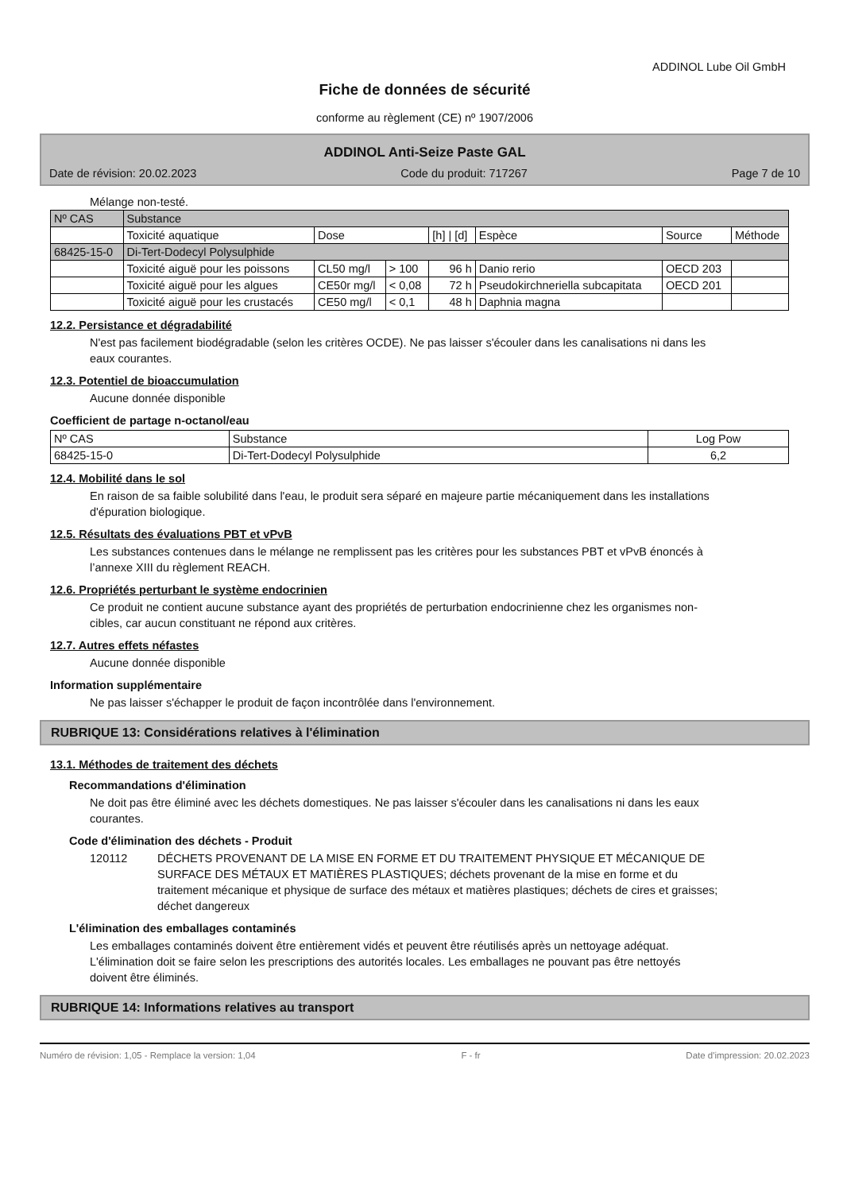ADDINOL Lube Oil GmbH
Fiche de données de sécurité
conforme au règlement (CE) nº 1907/2006
ADDINOL Anti-Seize Paste GAL
Date de révision: 20.02.2023 Code du produit: 717267 Page 7 de 10
Mélange non-testé.
| Nº CAS | Substance | | | | | | |
| | Toxicité aquatique | Dose | | [h] / [d] | Espèce | Source | Méthode |
| 68425-15-0 | Di-Tert-Dodecyl Polysulphide | | | | | | |
| | Toxicité aiguë pour les poissons | CL50 mg/l | > 100 | 96 h | Danio rerio | OECD 203 | |
| | Toxicité aiguë pour les algues | CE50r mg/l | < 0,08 | 72 h | Pseudokirchneriella subcapitata | OECD 201 | |
| | Toxicité aiguë pour les crustacés | CE50 mg/l | < 0,1 | 48 h | Daphnia magna | | |
12.2. Persistance et dégradabilité
N'est pas facilement biodégradable (selon les critères OCDE). Ne pas laisser s'écouler dans les canalisations ni dans les eaux courantes.
12.3. Potentiel de bioaccumulation
Aucune donnée disponible
Coefficient de partage n-octanol/eau
| Nº CAS | Substance | Log Pow |
| --- | --- | --- |
| 68425-15-0 | Di-Tert-Dodecyl Polysulphide | 6,2 |
12.4. Mobilité dans le sol
En raison de sa faible solubilité dans l'eau, le produit sera séparé en majeure partie mécaniquement dans les installations d'épuration biologique.
12.5. Résultats des évaluations PBT et vPvB
Les substances contenues dans le mélange ne remplissent pas les critères pour les substances PBT et vPvB énoncés à l’annexe XIII du règlement REACH.
12.6. Propriétés perturbant le système endocrinien
Ce produit ne contient aucune substance ayant des propriétés de perturbation endocrinienne chez les organismes non-cibles, car aucun constituant ne répond aux critères.
12.7. Autres effets néfastes
Aucune donnée disponible
Information supplémentaire
Ne pas laisser s'échapper le produit de façon incontrôlée dans l'environnement.
RUBRIQUE 13: Considérations relatives à l'élimination
13.1. Méthodes de traitement des déchets
Recommandations d'élimination
Ne doit pas être éliminé avec les déchets domestiques. Ne pas laisser s'écouler dans les canalisations ni dans les eaux courantes.
Code d'élimination des déchets - Produit
120112 DÉCHETS PROVENANT DE LA MISE EN FORME ET DU TRAITEMENT PHYSIQUE ET MÉCANIQUE DE SURFACE DES MÉTAUX ET MATIÈRES PLASTIQUES; déchets provenant de la mise en forme et du traitement mécanique et physique de surface des métaux et matières plastiques; déchets de cires et graisses; déchet dangereux
L'élimination des emballages contaminés
Les emballages contaminés doivent être entièrement vidés et peuvent être réutilisés après un nettoyage adéquat. L'élimination doit se faire selon les prescriptions des autorités locales. Les emballages ne pouvant pas être nettoyés doivent être éliminés.
RUBRIQUE 14: Informations relatives au transport
Numéro de révision: 1,05 - Remplace la version: 1,04 F - fr Date d'impression: 20.02.2023